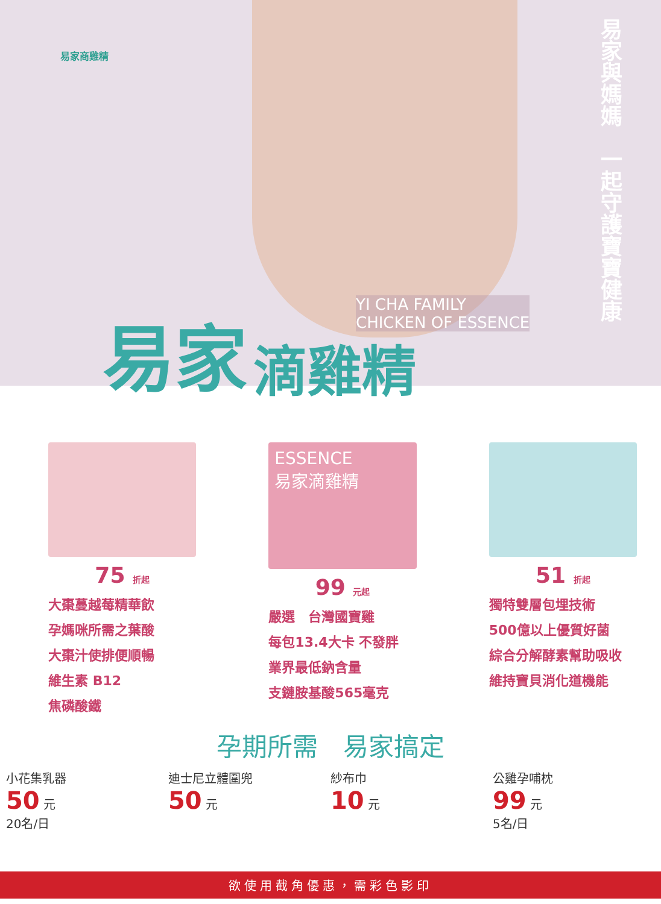易家商雞精
易家與媽媽　一起守護寶寶健康
YI CHA FAMILY
CHICKEN OF ESSENCE
易家
滴雞精
75 折起
大棗蔓越莓精華飲
孕媽咪所需之葉酸
大棗汁使排便順暢
維生素 B12
焦磷酸鐵
ESSENCE
易家滴雞精
99 元起
嚴選　台灣國寶雞
每包13.4大卡 不發胖
業界最低鈉含量
支鏈胺基酸565毫克
51 折起
獨特雙層包埋技術
500億以上優質好菌
綜合分解酵素幫助吸收
維持寶貝消化道機能
孕期所需　易家搞定
小花集乳器
50 元
20名/日
迪士尼立體圍兜
50 元
紗布巾
10 元
公雞孕哺枕
99 元
5名/日
欲使用截角優惠，需彩色影印